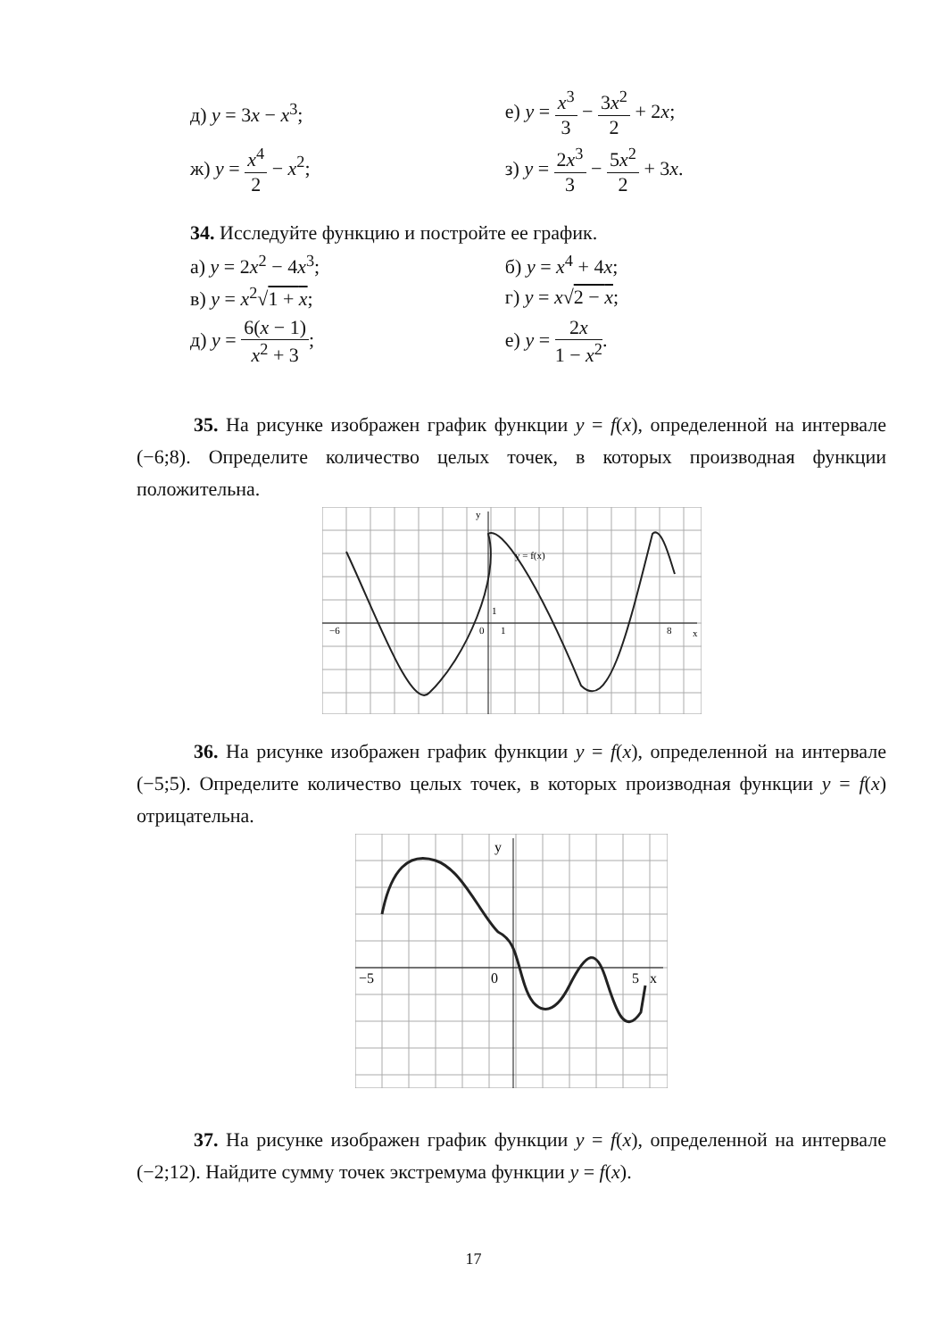д) y = 3x − x<sup>3</sup>; е) y = x<sup>3</sup> 3 − 3x<sup>2</sup> 2 + 2x;
ж) y = x<sup>4</sup> 2 − x<sup>2</sup>; з) y = 2x<sup>3</sup> 3 − 5x<sup>2</sup> 2 + 3x.
34. Исследуйте функцию и постройте ее график.
а) y = 2x<sup>2</sup> − 4x<sup>3</sup>; б) y = x<sup>4</sup> + 4x;
в) y = x<sup>2</sup>√1 + x; г) y = x√2 − x;
д) y = 6(x − 1) x<sup>2</sup> + 3; е) y = 2x 1 − x<sup>2</sup>.
35. На рисунке изображен график функции y = f(x), определенной на интервале (−6;8). Определите количество целых точек, в которых производная функции положительна.
−6
0
1
1
8
x
y
y = f(x)
36. На рисунке изображен график функции y = f(x), определенной на интервале (−5;5). Определите количество целых точек, в которых производная функции y = f(x) отрицательна.
−5
0
5
x
y
37. На рисунке изображен график функции y = f(x), определенной на интервале (−2;12). Найдите сумму точек экстремума функции y = f(x).
17